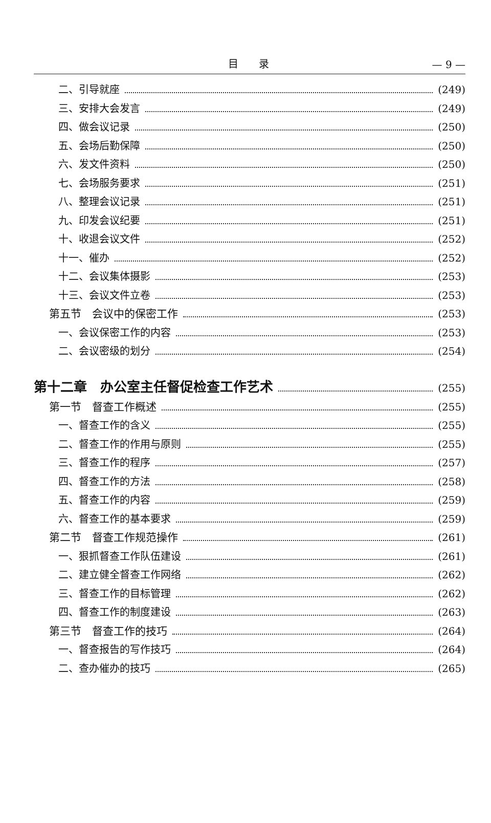目录 — 9 —
二、引导就座 (249)
三、安排大会发言 (249)
四、做会议记录 (250)
五、会场后勤保障 (250)
六、发文件资料 (250)
七、会场服务要求 (251)
八、整理会议记录 (251)
九、印发会议纪要 (251)
十、收退会议文件 (252)
十一、催办 (252)
十二、会议集体摄影 (253)
十三、会议文件立卷 (253)
第五节　会议中的保密工作 (253)
一、会议保密工作的内容 (253)
二、会议密级的划分 (254)
第十二章　办公室主任督促检查工作艺术 (255)
第一节　督查工作概述 (255)
一、督查工作的含义 (255)
二、督查工作的作用与原则 (255)
三、督查工作的程序 (257)
四、督查工作的方法 (258)
五、督查工作的内容 (259)
六、督查工作的基本要求 (259)
第二节　督查工作规范操作 (261)
一、狠抓督查工作队伍建设 (261)
二、建立健全督查工作网络 (262)
三、督查工作的目标管理 (262)
四、督查工作的制度建设 (263)
第三节　督查工作的技巧 (264)
一、督查报告的写作技巧 (264)
二、查办催办的技巧 (265)